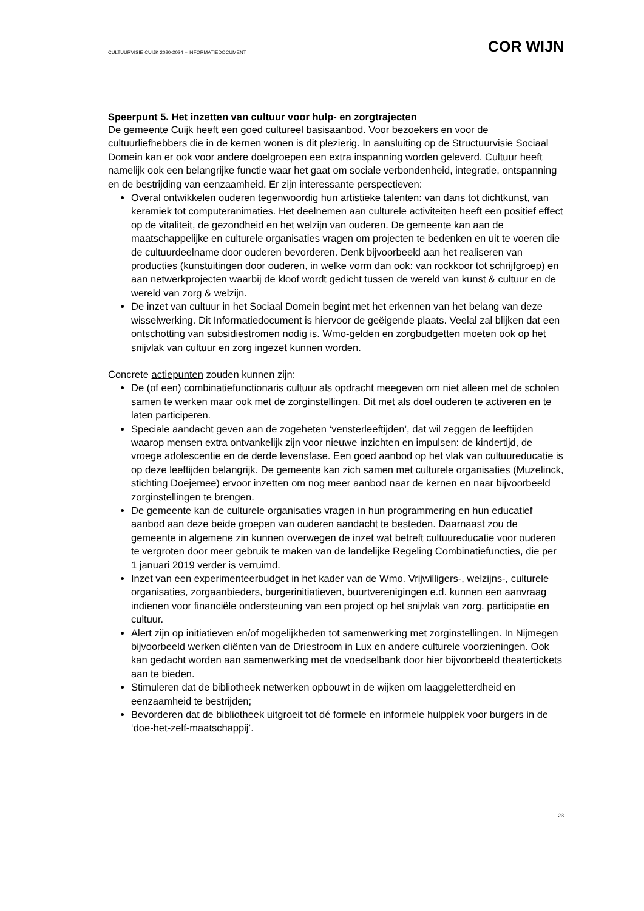CULTUURVISIE CUIJK 2020-2024 – INFORMATIEDOCUMENT COR WIJN
Speerpunt 5. Het inzetten van cultuur voor hulp- en zorgtrajecten
De gemeente Cuijk heeft een goed cultureel basisaanbod. Voor bezoekers en voor de cultuurliefhebbers die in de kernen wonen is dit plezierig. In aansluiting op de Structuurvisie Sociaal Domein kan er ook voor andere doelgroepen een extra inspanning worden geleverd. Cultuur heeft namelijk ook een belangrijke functie waar het gaat om sociale verbondenheid, integratie, ontspanning en de bestrijding van eenzaamheid. Er zijn interessante perspectieven:
Overal ontwikkelen ouderen tegenwoordig hun artistieke talenten: van dans tot dichtkunst, van keramiek tot computeranimaties. Het deelnemen aan culturele activiteiten heeft een positief effect op de vitaliteit, de gezondheid en het welzijn van ouderen. De gemeente kan aan de maatschappelijke en culturele organisaties vragen om projecten te bedenken en uit te voeren die de cultuurdeelname door ouderen bevorderen. Denk bijvoorbeeld aan het realiseren van producties (kunstuitingen door ouderen, in welke vorm dan ook: van rockkoor tot schrijfgroep) en aan netwerkprojecten waarbij de kloof wordt gedicht tussen de wereld van kunst & cultuur en de wereld van zorg & welzijn.
De inzet van cultuur in het Sociaal Domein begint met het erkennen van het belang van deze wisselwerking. Dit Informatiedocument is hiervoor de geëigende plaats. Veelal zal blijken dat een ontschotting van subsidiestromen nodig is. Wmo-gelden en zorgbudgetten moeten ook op het snijvlak van cultuur en zorg ingezet kunnen worden.
Concrete actiepunten zouden kunnen zijn:
De (of een) combinatiefunctionaris cultuur als opdracht meegeven om niet alleen met de scholen samen te werken maar ook met de zorginstellingen. Dit met als doel ouderen te activeren en te laten participeren.
Speciale aandacht geven aan de zogeheten ‘vensterleeftijden’, dat wil zeggen de leeftijden waarop mensen extra ontvankelijk zijn voor nieuwe inzichten en impulsen: de kindertijd, de vroege adolescentie en de derde levensfase. Een goed aanbod op het vlak van cultuureducatie is op deze leeftijden belangrijk. De gemeente kan zich samen met culturele organisaties (Muzelinck, stichting Doejemee) ervoor inzetten om nog meer aanbod naar de kernen en naar bijvoorbeeld zorginstellingen te brengen.
De gemeente kan de culturele organisaties vragen in hun programmering en hun educatief aanbod aan deze beide groepen van ouderen aandacht te besteden. Daarnaast zou de gemeente in algemene zin kunnen overwegen de inzet wat betreft cultuureducatie voor ouderen te vergroten door meer gebruik te maken van de landelijke Regeling Combinatiefuncties, die per 1 januari 2019 verder is verruimd.
Inzet van een experimenteerbudget in het kader van de Wmo. Vrijwilligers-, welzijns-, culturele organisaties, zorgaanbieders, burgerinitiatieven, buurtverenigingen e.d. kunnen een aanvraag indienen voor financiële ondersteuning van een project op het snijvlak van zorg, participatie en cultuur.
Alert zijn op initiatieven en/of mogelijkheden tot samenwerking met zorginstellingen. In Nijmegen bijvoorbeeld werken cliënten van de Driestroom in Lux en andere culturele voorzieningen. Ook kan gedacht worden aan samenwerking met de voedselbank door hier bijvoorbeeld theatertickets aan te bieden.
Stimuleren dat de bibliotheek netwerken opbouwt in de wijken om laaggeletterdheid en eenzaamheid te bestrijden;
Bevorderen dat de bibliotheek uitgroeit tot dé formele en informele hulpplek voor burgers in de ‘doe-het-zelf-maatschappij’.
23